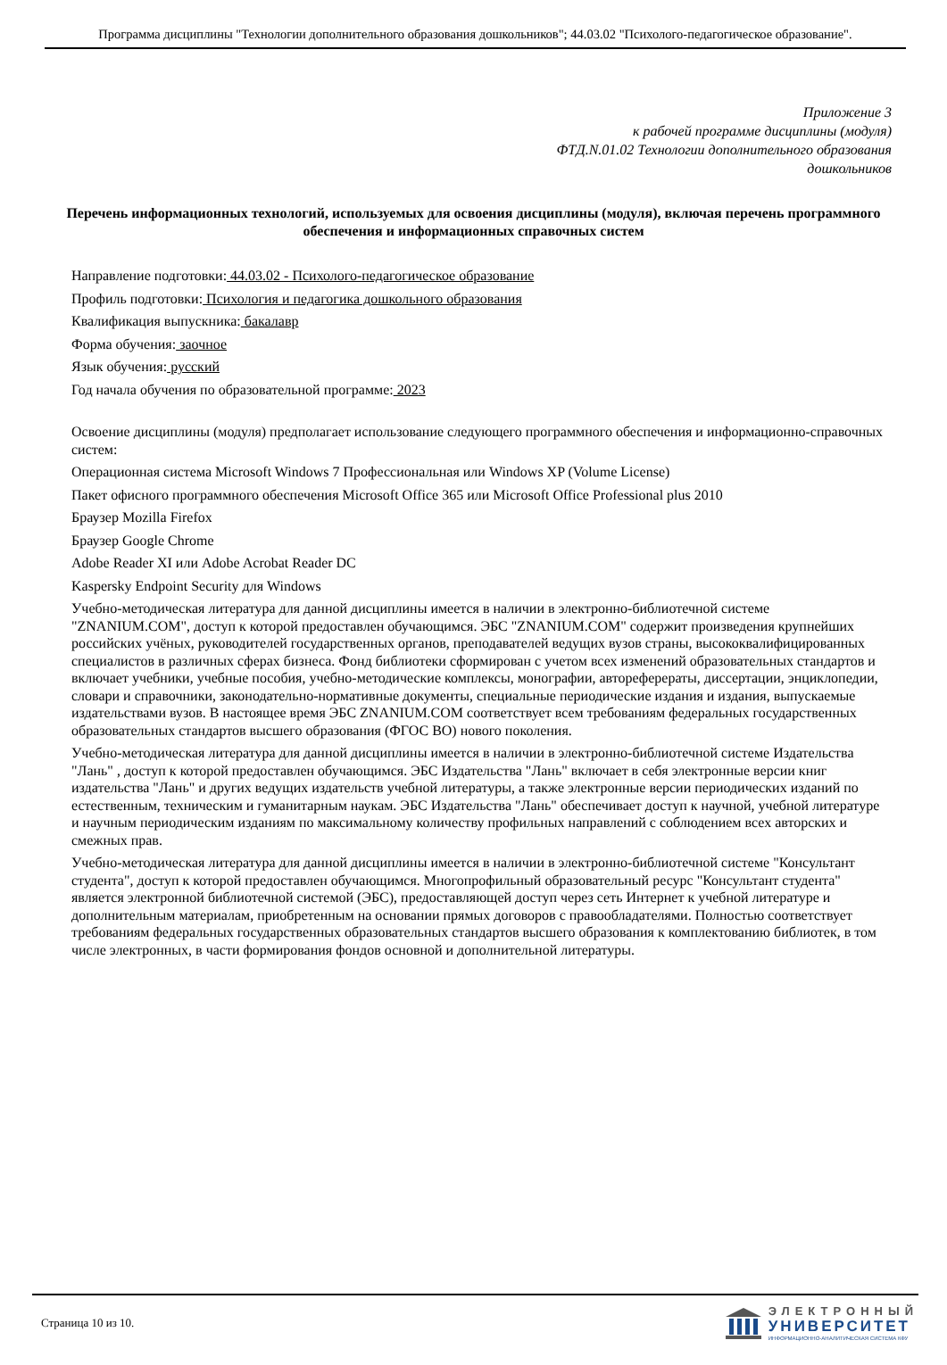Программа дисциплины "Технологии дополнительного образования дошкольников"; 44.03.02 "Психолого-педагогическое образование".
Приложение 3
к рабочей программе дисциплины (модуля)
ФТД.N.01.02 Технологии дополнительного образования
дошкольников
Перечень информационных технологий, используемых для освоения дисциплины (модуля), включая перечень программного обеспечения и информационных справочных систем
Направление подготовки: 44.03.02 - Психолого-педагогическое образование
Профиль подготовки: Психология и педагогика дошкольного образования
Квалификация выпускника: бакалавр
Форма обучения: заочное
Язык обучения: русский
Год начала обучения по образовательной программе: 2023
Освоение дисциплины (модуля) предполагает использование следующего программного обеспечения и информационно-справочных систем:
Операционная система Microsoft Windows 7 Профессиональная или Windows XP (Volume License)
Пакет офисного программного обеспечения Microsoft Office 365 или Microsoft Office Professional plus 2010
Браузер Mozilla Firefox
Браузер Google Chrome
Adobe Reader XI или Adobe Acrobat Reader DC
Kaspersky Endpoint Security для Windows
Учебно-методическая литература для данной дисциплины имеется в наличии в электронно-библиотечной системе "ZNANIUM.COM", доступ к которой предоставлен обучающимся. ЭБС "ZNANIUM.COM" содержит произведения крупнейших российских учёных, руководителей государственных органов, преподавателей ведущих вузов страны, высококвалифицированных специалистов в различных сферах бизнеса. Фонд библиотеки сформирован с учетом всех изменений образовательных стандартов и включает учебники, учебные пособия, учебно-методические комплексы, монографии, автореферераты, диссертации, энциклопедии, словари и справочники, законодательно-нормативные документы, специальные периодические издания и издания, выпускаемые издательствами вузов. В настоящее время ЭБС ZNANIUM.COM соответствует всем требованиям федеральных государственных образовательных стандартов высшего образования (ФГОС ВО) нового поколения.
Учебно-методическая литература для данной дисциплины имеется в наличии в электронно-библиотечной системе Издательства "Лань" , доступ к которой предоставлен обучающимся. ЭБС Издательства "Лань" включает в себя электронные версии книг издательства "Лань" и других ведущих издательств учебной литературы, а также электронные версии периодических изданий по естественным, техническим и гуманитарным наукам. ЭБС Издательства "Лань" обеспечивает доступ к научной, учебной литературе и научным периодическим изданиям по максимальному количеству профильных направлений с соблюдением всех авторских и смежных прав.
Учебно-методическая литература для данной дисциплины имеется в наличии в электронно-библиотечной системе "Консультант студента", доступ к которой предоставлен обучающимся. Многопрофильный образовательный ресурс "Консультант студента" является электронной библиотечной системой (ЭБС), предоставляющей доступ через сеть Интернет к учебной литературе и дополнительным материалам, приобретенным на основании прямых договоров с правообладателями. Полностью соответствует требованиям федеральных государственных образовательных стандартов высшего образования к комплектованию библиотек, в том числе электронных, в части формирования фондов основной и дополнительной литературы.
Страница 10 из 10.
ЭЛЕКТРОННЫЙ
УНИВЕРСИТЕТ
ИНФОРМАЦИОННО-АНАЛИТИЧЕСКАЯ СИСТЕМА КФУ